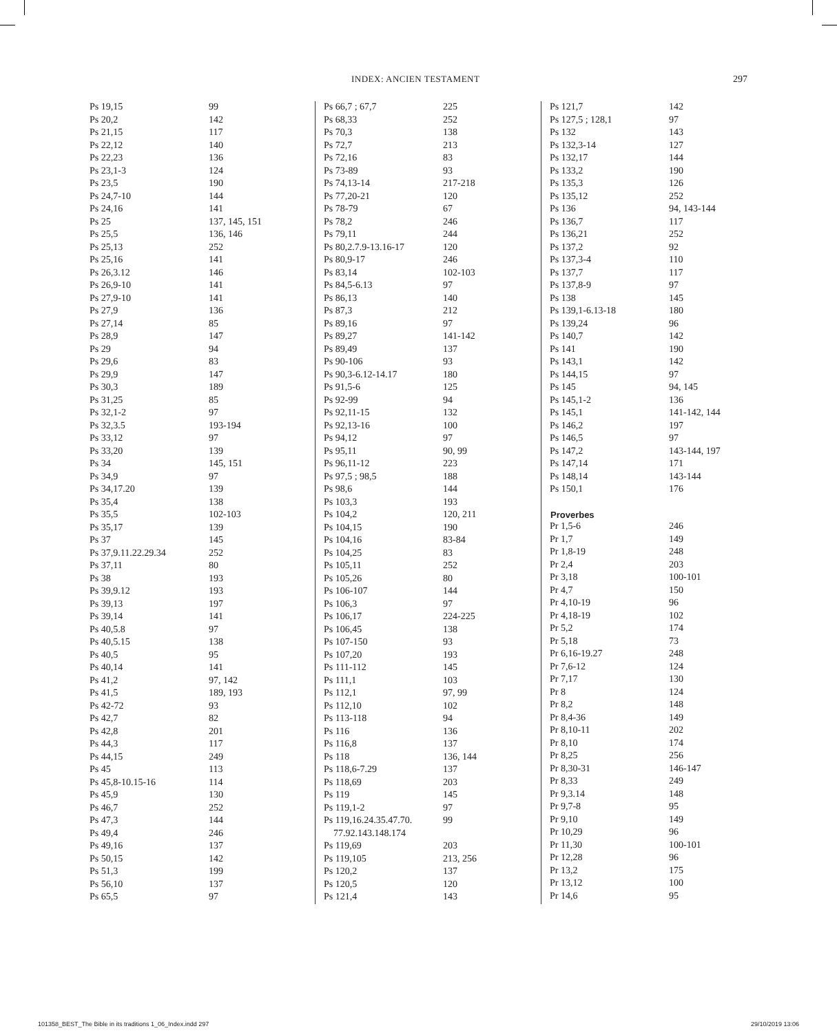INDEX: ANCIEN TESTAMENT 297
| Ps 19,15 | 99 |
| Ps 20,2 | 142 |
| Ps 21,15 | 117 |
| Ps 22,12 | 140 |
| Ps 22,23 | 136 |
| Ps 23,1-3 | 124 |
| Ps 23,5 | 190 |
| Ps 24,7-10 | 144 |
| Ps 24,16 | 141 |
| Ps 25 | 137, 145, 151 |
| Ps 25,5 | 136, 146 |
| Ps 25,13 | 252 |
| Ps 25,16 | 141 |
| Ps 26,3.12 | 146 |
| Ps 26,9-10 | 141 |
| Ps 27,9-10 | 141 |
| Ps 27,9 | 136 |
| Ps 27,14 | 85 |
| Ps 28,9 | 147 |
| Ps 29 | 94 |
| Ps 29,6 | 83 |
| Ps 29,9 | 147 |
| Ps 30,3 | 189 |
| Ps 31,25 | 85 |
| Ps 32,1-2 | 97 |
| Ps 32,3.5 | 193-194 |
| Ps 33,12 | 97 |
| Ps 33,20 | 139 |
| Ps 34 | 145, 151 |
| Ps 34,9 | 97 |
| Ps 34,17.20 | 139 |
| Ps 35,4 | 138 |
| Ps 35,5 | 102-103 |
| Ps 35,17 | 139 |
| Ps 37 | 145 |
| Ps 37,9.11.22.29.34 | 252 |
| Ps 37,11 | 80 |
| Ps 38 | 193 |
| Ps 39,9.12 | 193 |
| Ps 39,13 | 197 |
| Ps 39,14 | 141 |
| Ps 40,5.8 | 97 |
| Ps 40,5.15 | 138 |
| Ps 40,5 | 95 |
| Ps 40,14 | 141 |
| Ps 41,2 | 97, 142 |
| Ps 41,5 | 189, 193 |
| Ps 42-72 | 93 |
| Ps 42,7 | 82 |
| Ps 42,8 | 201 |
| Ps 44,3 | 117 |
| Ps 44,15 | 249 |
| Ps 45 | 113 |
| Ps 45,8-10.15-16 | 114 |
| Ps 45,9 | 130 |
| Ps 46,7 | 252 |
| Ps 47,3 | 144 |
| Ps 49,4 | 246 |
| Ps 49,16 | 137 |
| Ps 50,15 | 142 |
| Ps 51,3 | 199 |
| Ps 56,10 | 137 |
| Ps 65,5 | 97 |
| Ps 66,7 ; 67,7 | 225 |
| Ps 68,33 | 252 |
| Ps 70,3 | 138 |
| Ps 72,7 | 213 |
| Ps 72,16 | 83 |
| Ps 73-89 | 93 |
| Ps 74,13-14 | 217-218 |
| Ps 77,20-21 | 120 |
| Ps 78-79 | 67 |
| Ps 78,2 | 246 |
| Ps 79,11 | 244 |
| Ps 80,2.7.9-13.16-17 | 120 |
| Ps 80,9-17 | 246 |
| Ps 83,14 | 102-103 |
| Ps 84,5-6.13 | 97 |
| Ps 86,13 | 140 |
| Ps 87,3 | 212 |
| Ps 89,16 | 97 |
| Ps 89,27 | 141-142 |
| Ps 89,49 | 137 |
| Ps 90-106 | 93 |
| Ps 90,3-6.12-14.17 | 180 |
| Ps 91,5-6 | 125 |
| Ps 92-99 | 94 |
| Ps 92,11-15 | 132 |
| Ps 92,13-16 | 100 |
| Ps 94,12 | 97 |
| Ps 95,11 | 90, 99 |
| Ps 96,11-12 | 223 |
| Ps 97,5 ; 98,5 | 188 |
| Ps 98,6 | 144 |
| Ps 103,3 | 193 |
| Ps 104,2 | 120, 211 |
| Ps 104,15 | 190 |
| Ps 104,16 | 83-84 |
| Ps 104,25 | 83 |
| Ps 105,11 | 252 |
| Ps 105,26 | 80 |
| Ps 106-107 | 144 |
| Ps 106,3 | 97 |
| Ps 106,17 | 224-225 |
| Ps 106,45 | 138 |
| Ps 107-150 | 93 |
| Ps 107,20 | 193 |
| Ps 111-112 | 145 |
| Ps 111,1 | 103 |
| Ps 112,1 | 97, 99 |
| Ps 112,10 | 102 |
| Ps 113-118 | 94 |
| Ps 116 | 136 |
| Ps 116,8 | 137 |
| Ps 118 | 136, 144 |
| Ps 118,6-7.29 | 137 |
| Ps 118,69 | 203 |
| Ps 119 | 145 |
| Ps 119,1-2 | 97 |
| Ps 119,16.24.35.47.70. | 99 |
| 77.92.143.148.174 | |
| Ps 119,69 | 203 |
| Ps 119,105 | 213, 256 |
| Ps 120,2 | 137 |
| Ps 120,5 | 120 |
| Ps 121,4 | 143 |
| Ps 121,7 | 142 |
| Ps 127,5 ; 128,1 | 97 |
| Ps 132 | 143 |
| Ps 132,3-14 | 127 |
| Ps 132,17 | 144 |
| Ps 133,2 | 190 |
| Ps 135,3 | 126 |
| Ps 135,12 | 252 |
| Ps 136 | 94, 143-144 |
| Ps 136,7 | 117 |
| Ps 136,21 | 252 |
| Ps 137,2 | 92 |
| Ps 137,3-4 | 110 |
| Ps 137,7 | 117 |
| Ps 137,8-9 | 97 |
| Ps 138 | 145 |
| Ps 139,1-6.13-18 | 180 |
| Ps 139,24 | 96 |
| Ps 140,7 | 142 |
| Ps 141 | 190 |
| Ps 143,1 | 142 |
| Ps 144,15 | 97 |
| Ps 145 | 94, 145 |
| Ps 145,1-2 | 136 |
| Ps 145,1 | 141-142, 144 |
| Ps 146,2 | 197 |
| Ps 146,5 | 97 |
| Ps 147,2 | 143-144, 197 |
| Ps 147,14 | 171 |
| Ps 148,14 | 143-144 |
| Ps 150,1 | 176 |
| Proverbes | |
| Pr 1,5-6 | 246 |
| Pr 1,7 | 149 |
| Pr 1,8-19 | 248 |
| Pr 2,4 | 203 |
| Pr 3,18 | 100-101 |
| Pr 4,7 | 150 |
| Pr 4,10-19 | 96 |
| Pr 4,18-19 | 102 |
| Pr 5,2 | 174 |
| Pr 5,18 | 73 |
| Pr 6,16-19.27 | 248 |
| Pr 7,6-12 | 124 |
| Pr 7,17 | 130 |
| Pr 8 | 124 |
| Pr 8,2 | 148 |
| Pr 8,4-36 | 149 |
| Pr 8,10-11 | 202 |
| Pr 8,10 | 174 |
| Pr 8,25 | 256 |
| Pr 8,30-31 | 146-147 |
| Pr 8,33 | 249 |
| Pr 9,3.14 | 148 |
| Pr 9,7-8 | 95 |
| Pr 9,10 | 149 |
| Pr 10,29 | 96 |
| Pr 11,30 | 100-101 |
| Pr 12,28 | 96 |
| Pr 13,2 | 175 |
| Pr 13,12 | 100 |
| Pr 14,6 | 95 |
101358_BEST_The Bible in its traditions 1_06_Index.indd 297 29/10/2019 13:06